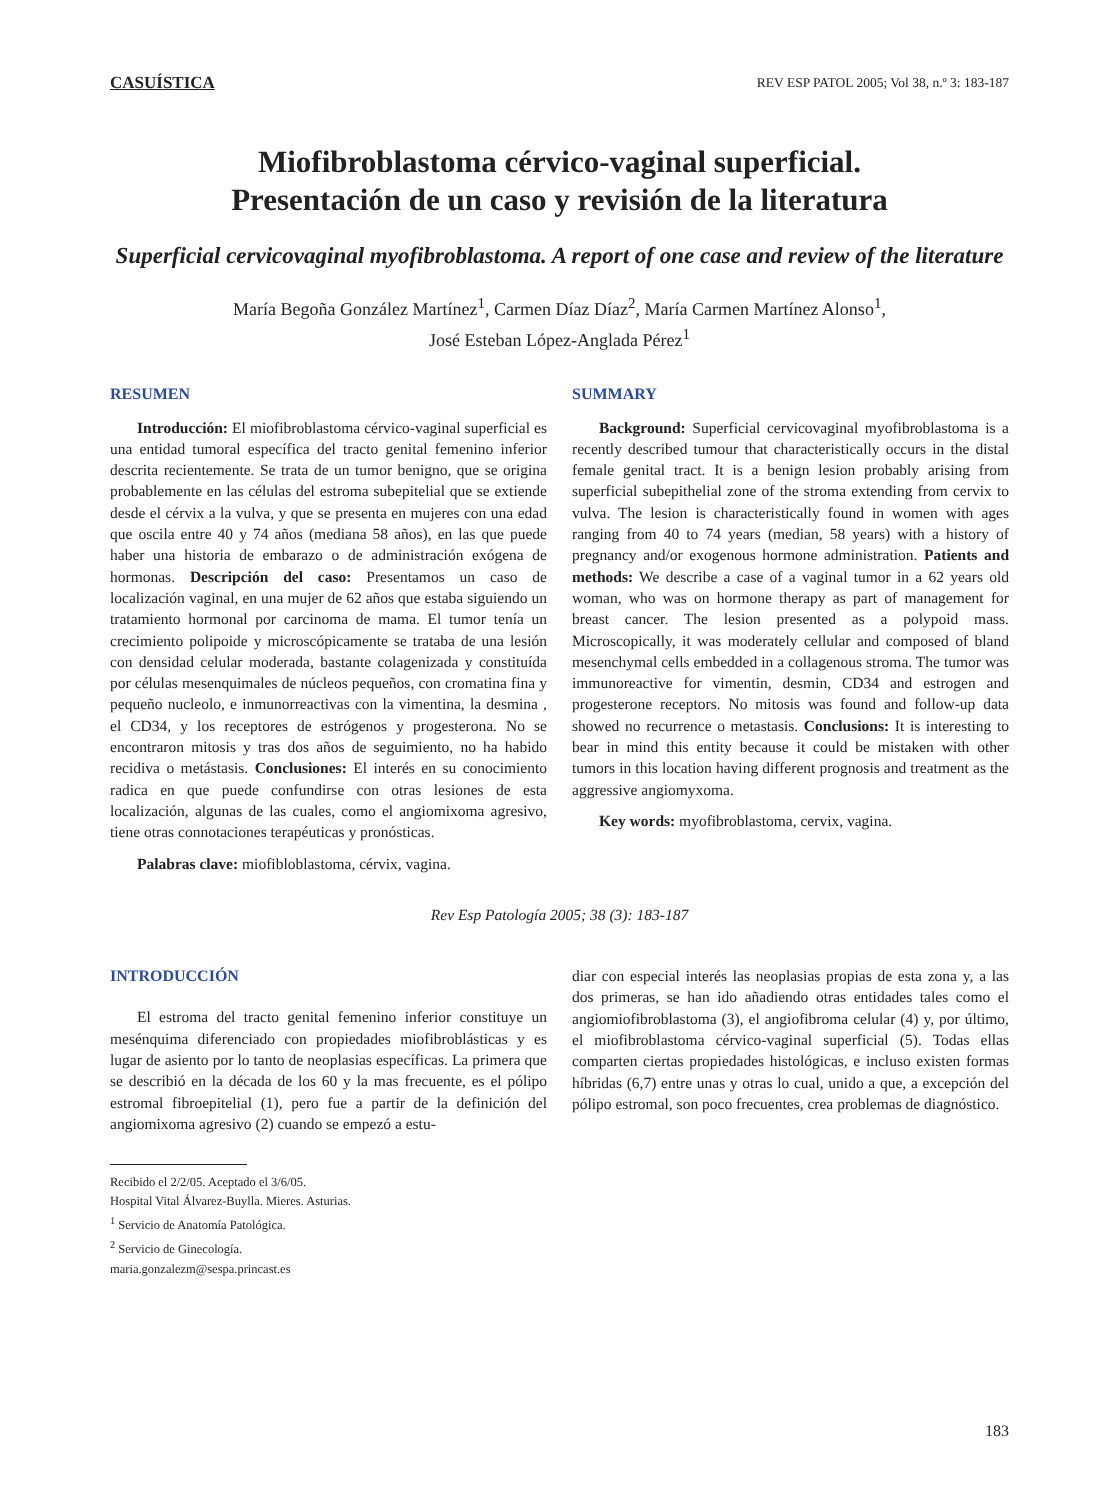CASUÍSTICA REV ESP PATOL 2005; Vol 38, n.º 3: 183-187
Miofibroblastoma cérvico-vaginal superficial.
Presentación de un caso y revisión de la literatura
Superficial cervicovaginal myofibroblastoma. A report of one case and review of the literature
María Begoña González Martínez<sup>1</sup>, Carmen Díaz Díaz<sup>2</sup>, María Carmen Martínez Alonso<sup>1</sup>,
José Esteban López-Anglada Pérez<sup>1</sup>
RESUMEN
Introducción: El miofibroblastoma cérvico-vaginal superficial es una entidad tumoral específica del tracto genital femenino inferior descrita recientemente. Se trata de un tumor benigno, que se origina probablemente en las células del estroma subepitelial que se extiende desde el cérvix a la vulva, y que se presenta en mujeres con una edad que oscila entre 40 y 74 años (mediana 58 años), en las que puede haber una historia de embarazo o de administración exógena de hormonas. Descripción del caso: Presentamos un caso de localización vaginal, en una mujer de 62 años que estaba siguiendo un tratamiento hormonal por carcinoma de mama. El tumor tenía un crecimiento polipoide y microscópicamente se trataba de una lesión con densidad celular moderada, bastante colagenizada y constituída por células mesenquimales de núcleos pequeños, con cromatina fina y pequeño nucleolo, e inmunorreactivas con la vimentina, la desmina , el CD34, y los receptores de estrógenos y progesterona. No se encontraron mitosis y tras dos años de seguimiento, no ha habido recidiva o metástasis. Conclusiones: El interés en su conocimiento radica en que puede confundirse con otras lesiones de esta localización, algunas de las cuales, como el angiomixoma agresivo, tiene otras connotaciones terapéuticas y pronósticas.
Palabras clave: miofibloblastoma, cérvix, vagina.
SUMMARY
Background: Superficial cervicovaginal myofibroblastoma is a recently described tumour that characteristically occurs in the distal female genital tract. It is a benign lesion probably arising from superficial subepithelial zone of the stroma extending from cervix to vulva. The lesion is characteristically found in women with ages ranging from 40 to 74 years (median, 58 years) with a history of pregnancy and/or exogenous hormone administration. Patients and methods: We describe a case of a vaginal tumor in a 62 years old woman, who was on hormone therapy as part of management for breast cancer. The lesion presented as a polypoid mass. Microscopically, it was moderately cellular and composed of bland mesenchymal cells embedded in a collagenous stroma. The tumor was immunoreactive for vimentin, desmin, CD34 and estrogen and progesterone receptors. No mitosis was found and follow-up data showed no recurrence o metastasis. Conclusions: It is interesting to bear in mind this entity because it could be mistaken with other tumors in this location having different prognosis and treatment as the aggressive angiomyxoma.
Key words: myofibroblastoma, cervix, vagina.
Rev Esp Patología 2005; 38 (3): 183-187
INTRODUCCIÓN
El estroma del tracto genital femenino inferior constituye un mesénquima diferenciado con propiedades miofibroblásticas y es lugar de asiento por lo tanto de neoplasias específicas. La primera que se describió en la década de los 60 y la mas frecuente, es el pólipo estromal fibroepitelial (1), pero fue a partir de la definición del angiomixoma agresivo (2) cuando se empezó a estu-
Recibido el 2/2/05. Aceptado el 3/6/05.
Hospital Vital Álvarez-Buylla. Mieres. Asturias.
<sup>1</sup> Servicio de Anatomía Patológica.
<sup>2</sup> Servicio de Ginecología.
maria.gonzalezm@sespa.princast.es
diar con especial interés las neoplasias propias de esta zona y, a las dos primeras, se han ido añadiendo otras entidades tales como el angiomiofibroblastoma (3), el angiofibroma celular (4) y, por último, el miofibroblastoma cérvico-vaginal superficial (5). Todas ellas comparten ciertas propiedades histológicas, e incluso existen formas híbridas (6,7) entre unas y otras lo cual, unido a que, a excepción del pólipo estromal, son poco frecuentes, crea problemas de diagnóstico.
183